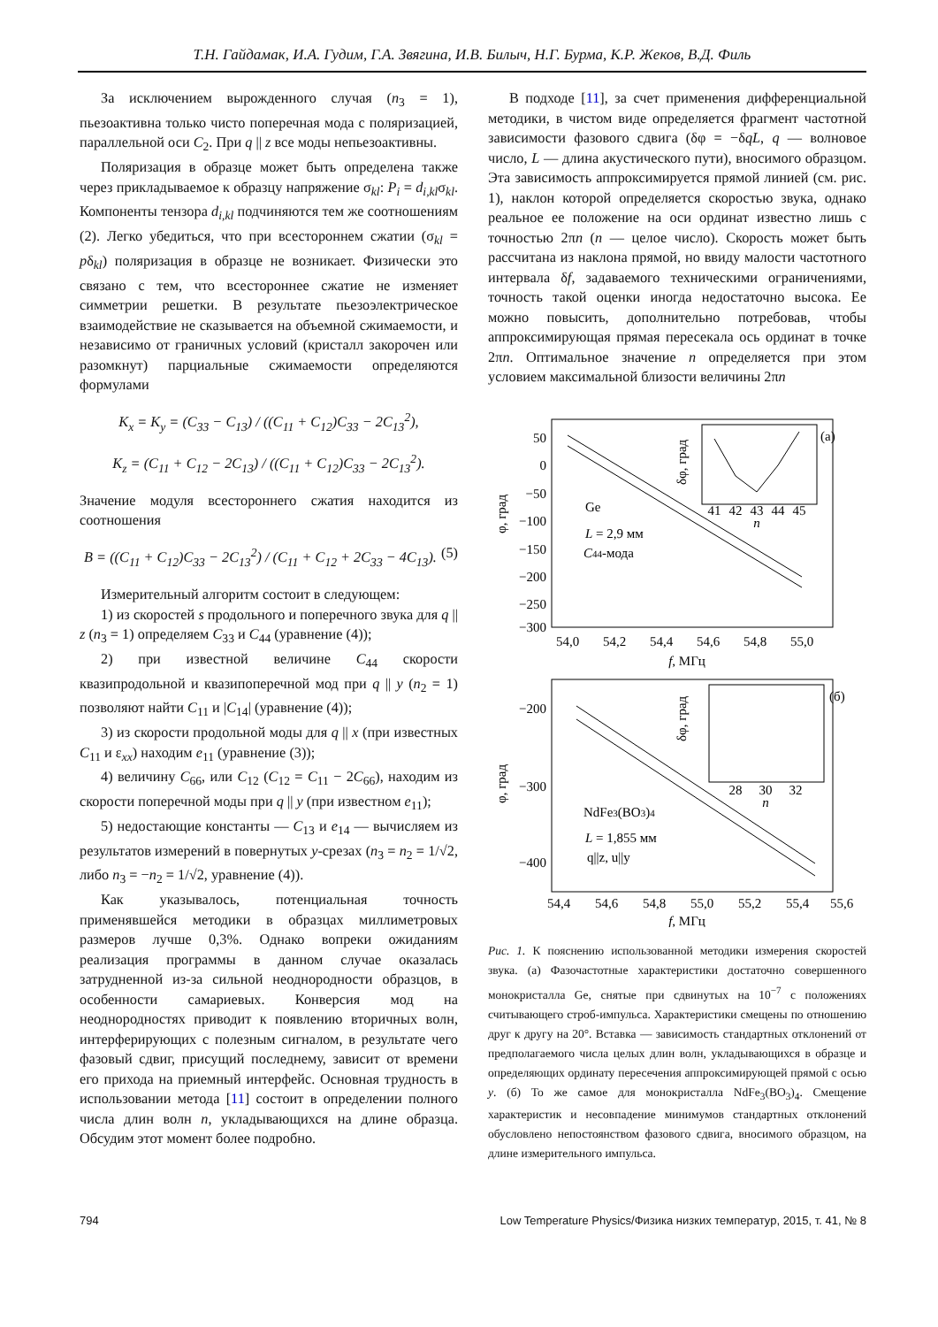Т.Н. Гайдамак, И.А. Гудим, Г.А. Звягина, И.В. Билыч, Н.Г. Бурма, К.Р. Жеков, В.Д. Филь
За исключением вырожденного случая (n<sub>3</sub> = 1), пьезоактивна только чисто поперечная мода с поляризацией, параллельной оси C<sub>2</sub>. При q || z все моды непьезоактивны.
Поляризация в образце может быть определена также через прикладываемое к образцу напряжение σ<sub>kl</sub>: P<sub>i</sub> = d<sub>i,kl</sub>σ<sub>kl</sub>. Компоненты тензора d<sub>i,kl</sub> подчиняются тем же соотношениям (2). Легко убедиться, что при всестороннем сжатии (σ<sub>kl</sub> = pδ<sub>kl</sub>) поляризация в образце не возникает. Физически это связано с тем, что всестороннее сжатие не изменяет симметрии решетки. В результате пьезоэлектрическое взаимодействие не сказывается на объемной сжимаемости, и независимо от граничных условий (кристалл закорочен или разомкнут) парциальные сжимаемости определяются формулами
K<sub>x</sub> = K<sub>y</sub> = (C<sub>33</sub> − C<sub>13</sub>) / ((C<sub>11</sub> + C<sub>12</sub>)C<sub>33</sub> − 2C<sub>13</sub><sup>2</sup>),
K<sub>z</sub> = (C<sub>11</sub> + C<sub>12</sub> − 2C<sub>13</sub>) / ((C<sub>11</sub> + C<sub>12</sub>)C<sub>33</sub> − 2C<sub>13</sub><sup>2</sup>).
Значение модуля всестороннего сжатия находится из соотношения
B = ((C<sub>11</sub> + C<sub>12</sub>)C<sub>33</sub> − 2C<sub>13</sub><sup>2</sup>) / (C<sub>11</sub> + C<sub>12</sub> + 2C<sub>33</sub> − 4C<sub>13</sub>). (5)
Измерительный алгоритм состоит в следующем:
1) из скоростей s продольного и поперечного звука для q || z (n<sub>3</sub> = 1) определяем C<sub>33</sub> и C<sub>44</sub> (уравнение (4));
2) при известной величине C<sub>44</sub> скорости квазипродольной и квазипоперечной мод при q || y (n<sub>2</sub> = 1) позволяют найти C<sub>11</sub> и |C<sub>14</sub>| (уравнение (4));
3) из скорости продольной моды для q || x (при известных C<sub>11</sub> и ε<sub>xx</sub>) находим e<sub>11</sub> (уравнение (3));
4) величину C<sub>66</sub>, или C<sub>12</sub> (C<sub>12</sub> = C<sub>11</sub> − 2C<sub>66</sub>), находим из скорости поперечной моды при q || y (при известном e<sub>11</sub>);
5) недостающие константы — C<sub>13</sub> и e<sub>14</sub> — вычисляем из результатов измерений в повернутых y-срезах (n<sub>3</sub> = n<sub>2</sub> = 1/√2, либо n<sub>3</sub> = −n<sub>2</sub> = 1/√2, уравнение (4)).
Как указывалось, потенциальная точность применявшейся методики в образцах миллиметровых размеров лучше 0,3%. Однако вопреки ожиданиям реализация программы в данном случае оказалась затрудненной из-за сильной неоднородности образцов, в особенности самариевых. Конверсия мод на неоднородностях приводит к появлению вторичных волн, интерферирующих с полезным сигналом, в результате чего фазовый сдвиг, присущий последнему, зависит от времени его прихода на приемный интерфейс. Основная трудность в использовании метода [11] состоит в определении полного числа длин волн n, укладывающихся на длине образца. Обсудим этот момент более подробно.
В подходе [11], за счет применения дифференциальной методики, в чистом виде определяется фрагмент частотной зависимости фазового сдвига (δφ = −δqL, q — волновое число, L — длина акустического пути), вносимого образцом. Эта зависимость аппроксимируется прямой линией (см. рис. 1), наклон которой определяется скоростью звука, однако реальное ее положение на оси ординат известно лишь с точностью 2πn (n — целое число). Скорость может быть рассчитана из наклона прямой, но ввиду малости частотного интервала δf, задаваемого техническими ограничениями, точность такой оценки иногда недостаточно высока. Ее можно повысить, дополнительно потребовав, чтобы аппроксимирующая прямая пересекала ось ординат в точке 2πn. Оптимальное значение n определяется при этом условием максимальной близости величины 2πn
50
0
−50
−100
−150
−200
−250
−300
54,0
54,2
54,4
54,6
54,8
55,0
f, МГц
φ, град
Ge
L = 2,9 мм
C44-мода
(а)
41
42
43
44
45
n
δφ, град
−200
−300
−400
54,4
54,6
54,8
55,0
55,2
55,4
55,6
f, МГц
φ, град
NdFe3(BO3)4
L = 1,855 мм
q||z, u||y
(б)
28
30
32
n
δφ, град
Рис. 1. К пояснению использованной методики измерения скоростей звука. (а) Фазочастотные характеристики достаточно совершенного монокристалла Ge, снятые при сдвинутых на 10<sup>−7</sup> с положениях считывающего строб-импульса. Характеристики смещены по отношению друг к другу на 20°. Вставка — зависимость стандартных отклонений от предполагаемого числа целых длин волн, укладывающихся в образце и определяющих ординату пересечения аппроксимирующей прямой с осью y. (б) То же самое для монокристалла NdFe<sub>3</sub>(BO<sub>3</sub>)<sub>4</sub>. Смещение характеристик и несовпадение минимумов стандартных отклонений обусловлено непостоянством фазового сдвига, вносимого образцом, на длине измерительного импульса.
794 Low Temperature Physics/Физика низких температур, 2015, т. 41, № 8